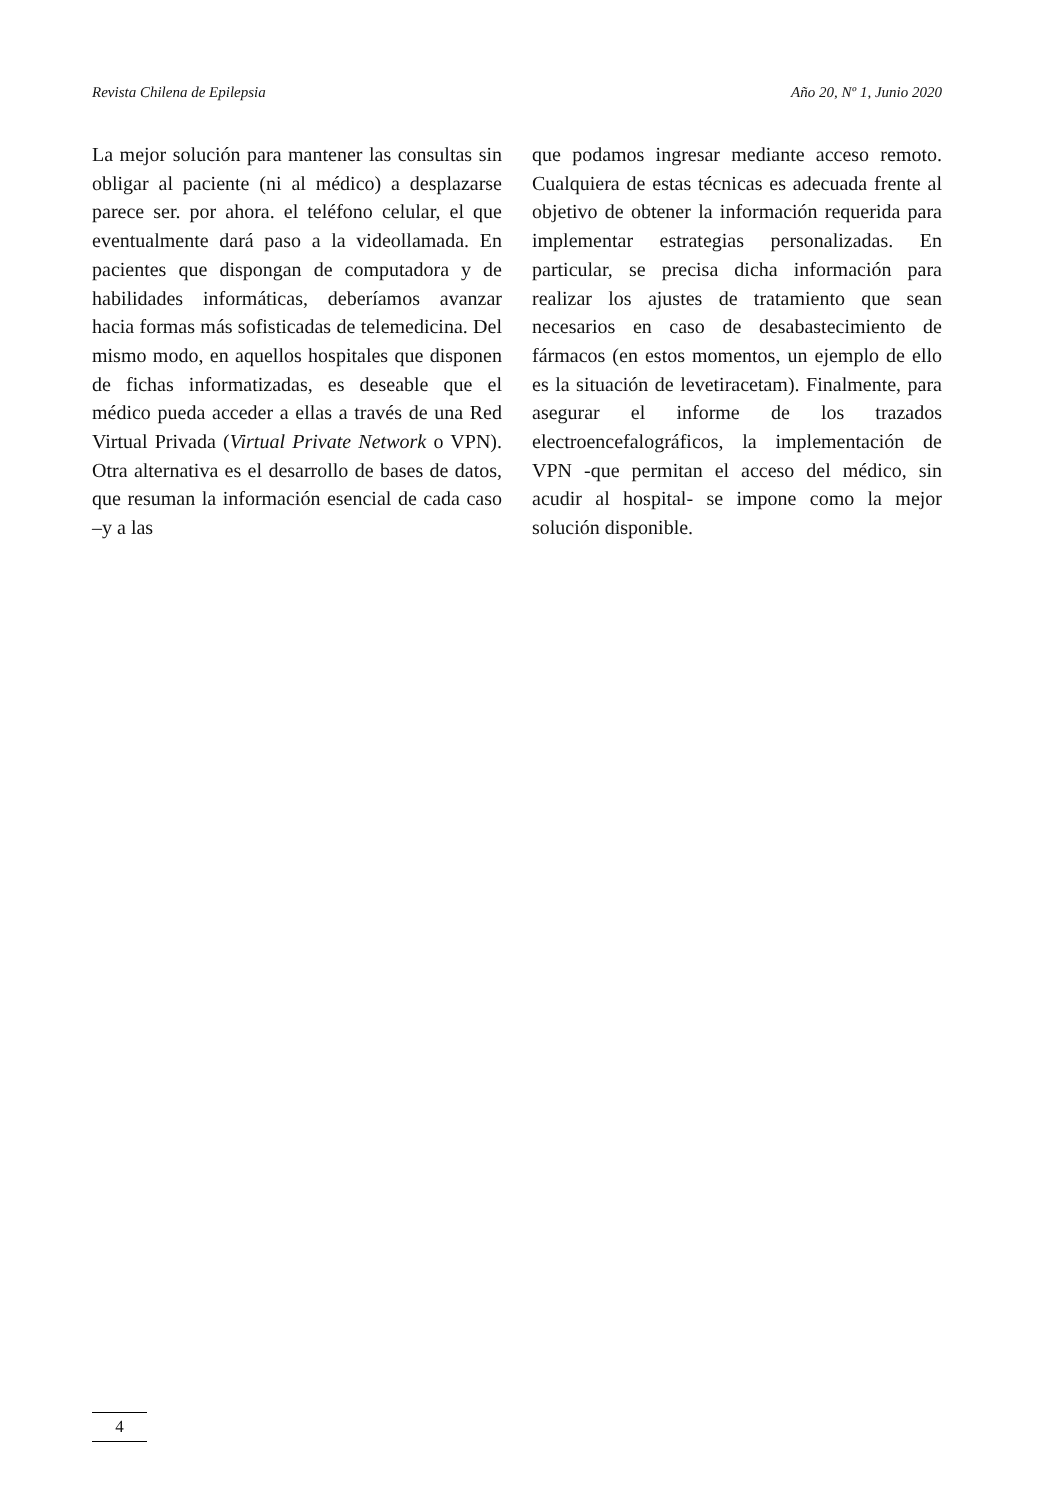Revista Chilena de Epilepsia Año 20, Nº 1, Junio 2020
La mejor solución para mantener las consultas sin obligar al paciente (ni al médico) a desplazarse parece ser. por ahora. el teléfono celular, el que eventualmente dará paso a la videollamada. En pacientes que dispongan de computadora y de habilidades informáticas, deberíamos avanzar hacia formas más sofisticadas de telemedicina. Del mismo modo, en aquellos hospitales que disponen de fichas informatizadas, es deseable que el médico pueda acceder a ellas a través de una Red Virtual Privada (Virtual Private Network o VPN). Otra alternativa es el desarrollo de bases de datos, que resuman la información esencial de cada caso –y a las
que podamos ingresar mediante acceso remoto. Cualquiera de estas técnicas es adecuada frente al objetivo de obtener la información requerida para implementar estrategias personalizadas. En particular, se precisa dicha información para realizar los ajustes de tratamiento que sean necesarios en caso de desabastecimiento de fármacos (en estos momentos, un ejemplo de ello es la situación de levetiracetam). Finalmente, para asegurar el informe de los trazados electroencefalográficos, la implementación de VPN -que permitan el acceso del médico, sin acudir al hospital- se impone como la mejor solución disponible.
4